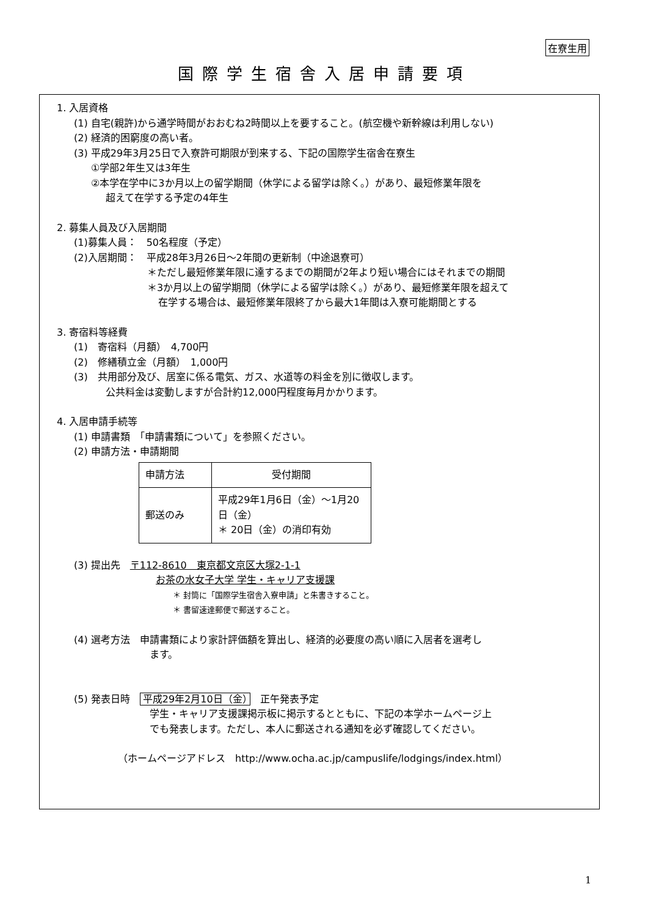在寮生用
国際学生宿舎入居申請要項
1. 入居資格
(1) 自宅(親許)から通学時間がおおむね2時間以上を要すること。(航空機や新幹線は利用しない)
(2) 経済的困窮度の高い者。
(3) 平成29年3月25日で入寮許可期限が到来する、下記の国際学生宿舎在寮生
①学部2年生又は3年生
②本学在学中に3か月以上の留学期間（休学による留学は除く。）があり、最短修業年限を
超えて在学する予定の4年生
2. 募集人員及び入居期間
(1)募集人員：　50名程度（予定）
(2)入居期間：　平成28年3月26日～2年間の更新制（中途退寮可）
＊ただし最短修業年限に達するまでの期間が2年より短い場合にはそれまでの期間
＊3か月以上の留学期間（休学による留学は除く。）があり、最短修業年限を超えて
在学する場合は、最短修業年限終了から最大1年間は入寮可能期間とする
3. 寄宿料等経費
(1)　寄宿料（月額）　4,700円
(2)　修繕積立金（月額）　1,000円
(3)　共用部分及び、居室に係る電気、ガス、水道等の料金を別に徴収します。
公共料金は変動しますが合計約12,000円程度毎月かかります。
4. 入居申請手続等
(1) 申請書類　「申請書類について」を参照ください。
(2) 申請方法・申請期間
| 申請方法 | 受付期間 |
| --- | --- |
| 郵送のみ | 平成29年1月6日（金）～1月20日（金） ＊ 20日（金）の消印有効 |
(3) 提出先　〒112-8610　東京都文京区大塚2-1-1
お茶の水女子大学 学生・キャリア支援課
＊ 封筒に「国際学生宿舎入寮申請」と朱書きすること。
＊ 書留速達郵便で郵送すること。
(4) 選考方法　申請書類により家計評価額を算出し、経済的必要度の高い順に入居者を選考し
ます。
(5) 発表日時　平成29年2月10日（金）　正午発表予定
学生・キャリア支援課掲示板に掲示するとともに、下記の本学ホームページ上
でも発表します。ただし、本人に郵送される通知を必ず確認してください。
（ホームページアドレス　http://www.ocha.ac.jp/campuslife/lodgings/index.html）
1